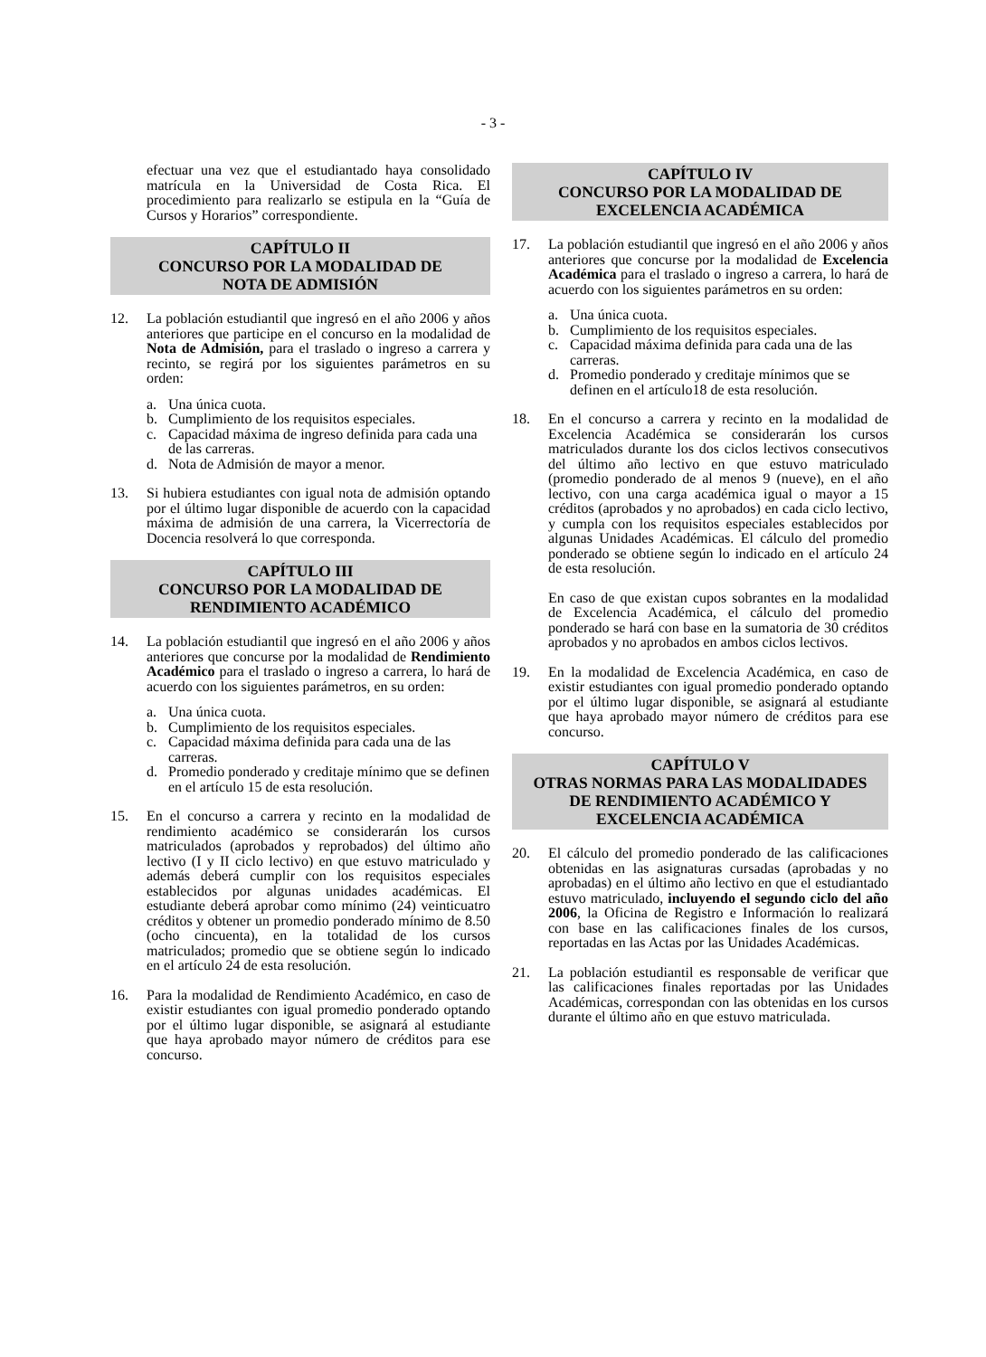- 3 -
efectuar una vez que el estudiantado haya consolidado matrícula en la Universidad de Costa Rica. El procedimiento para realizarlo se estipula en la “Guía de Cursos y Horarios” correspondiente.
CAPÍTULO II
CONCURSO POR LA MODALIDAD DE
NOTA DE ADMISIÓN
12. La población estudiantil que ingresó en el año 2006 y años anteriores que participe en el concurso en la modalidad de Nota de Admisión, para el traslado o ingreso a carrera y recinto, se regirá por los siguientes parámetros en su orden:
a. Una única cuota.
b. Cumplimiento de los requisitos especiales.
c. Capacidad máxima de ingreso definida para cada una de las carreras.
d. Nota de Admisión de mayor a menor.
13. Si hubiera estudiantes con igual nota de admisión optando por el último lugar disponible de acuerdo con la capacidad máxima de admisión de una carrera, la Vicerrectoría de Docencia resolverá lo que corresponda.
CAPÍTULO III
CONCURSO POR LA MODALIDAD DE
RENDIMIENTO ACADÉMICO
14. La población estudiantil que ingresó en el año 2006 y años anteriores que concurse por la modalidad de Rendimiento Académico para el traslado o ingreso a carrera, lo hará de acuerdo con los siguientes parámetros, en su orden:
a. Una única cuota.
b. Cumplimiento de los requisitos especiales.
c. Capacidad máxima definida para cada una de las carreras.
d. Promedio ponderado y creditaje mínimo que se definen en el artículo 15 de esta resolución.
15. En el concurso a carrera y recinto en la modalidad de rendimiento académico se considerarán los cursos matriculados (aprobados y reprobados) del último año lectivo (I y II ciclo lectivo) en que estuvo matriculado y además deberá cumplir con los requisitos especiales establecidos por algunas unidades académicas. El estudiante deberá aprobar como mínimo (24) veinticuatro créditos y obtener un promedio ponderado mínimo de 8.50 (ocho cincuenta), en la totalidad de los cursos matriculados; promedio que se obtiene según lo indicado en el artículo 24 de esta resolución.
16. Para la modalidad de Rendimiento Académico, en caso de existir estudiantes con igual promedio ponderado optando por el último lugar disponible, se asignará al estudiante que haya aprobado mayor número de créditos para ese concurso.
CAPÍTULO IV
CONCURSO POR LA MODALIDAD DE
EXCELENCIA ACADÉMICA
17. La población estudiantil que ingresó en el año 2006 y años anteriores que concurse por la modalidad de Excelencia Académica para el traslado o ingreso a carrera, lo hará de acuerdo con los siguientes parámetros en su orden:
a. Una única cuota.
b. Cumplimiento de los requisitos especiales.
c. Capacidad máxima definida para cada una de las carreras.
d. Promedio ponderado y creditaje mínimos que se definen en el artículo18 de esta resolución.
18. En el concurso a carrera y recinto en la modalidad de Excelencia Académica se considerarán los cursos matriculados durante los dos ciclos lectivos consecutivos del último año lectivo en que estuvo matriculado (promedio ponderado de al menos 9 (nueve), en el año lectivo, con una carga académica igual o mayor a 15 créditos (aprobados y no aprobados) en cada ciclo lectivo, y cumpla con los requisitos especiales establecidos por algunas Unidades Académicas. El cálculo del promedio ponderado se obtiene según lo indicado en el artículo 24 de esta resolución.
En caso de que existan cupos sobrantes en la modalidad de Excelencia Académica, el cálculo del promedio ponderado se hará con base en la sumatoria de 30 créditos aprobados y no aprobados en ambos ciclos lectivos.
19. En la modalidad de Excelencia Académica, en caso de existir estudiantes con igual promedio ponderado optando por el último lugar disponible, se asignará al estudiante que haya aprobado mayor número de créditos para ese concurso.
CAPÍTULO V
OTRAS NORMAS PARA LAS MODALIDADES
DE RENDIMIENTO ACADÉMICO Y
EXCELENCIA ACADÉMICA
20. El cálculo del promedio ponderado de las calificaciones obtenidas en las asignaturas cursadas (aprobadas y no aprobadas) en el último año lectivo en que el estudiantado estuvo matriculado, incluyendo el segundo ciclo del año 2006, la Oficina de Registro e Información lo realizará con base en las calificaciones finales de los cursos, reportadas en las Actas por las Unidades Académicas.
21. La población estudiantil es responsable de verificar que las calificaciones finales reportadas por las Unidades Académicas, correspondan con las obtenidas en los cursos durante el último año en que estuvo matriculada.